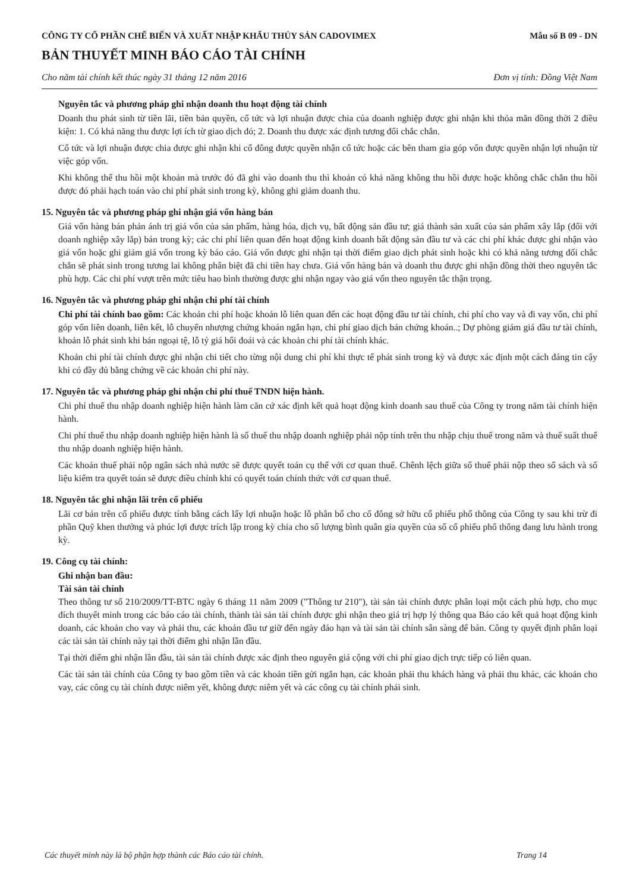CÔNG TY CỔ PHẦN CHẾ BIẾN VÀ XUẤT NHẬP KHẨU THỦY SẢN CADOVIMEX
Mẫu số B 09 - DN
BẢN THUYẾT MINH BÁO CÁO TÀI CHÍNH
Cho năm tài chính kết thúc ngày 31 tháng 12 năm 2016 Đơn vị tính: Đồng Việt Nam
Nguyên tắc và phương pháp ghi nhận doanh thu hoạt động tài chính
Doanh thu phát sinh từ tiền lãi, tiền bản quyền, cổ tức và lợi nhuận được chia của doanh nghiệp được ghi nhận khi thỏa mãn đồng thời 2 điều kiện: 1. Có khả năng thu được lợi ích từ giao dịch đó; 2. Doanh thu được xác định tương đối chắc chắn.
Cổ tức và lợi nhuận được chia được ghi nhận khi cổ đông được quyền nhận cổ tức hoặc các bên tham gia góp vốn được quyền nhận lợi nhuận từ việc góp vốn.
Khi không thể thu hồi một khoản mà trước đó đã ghi vào doanh thu thì khoản có khả năng không thu hồi được hoặc không chắc chắn thu hồi được đó phải hạch toán vào chi phí phát sinh trong kỳ, không ghi giảm doanh thu.
15. Nguyên tắc và phương pháp ghi nhận giá vốn hàng bán
Giá vốn hàng bán phản ánh trị giá vốn của sản phẩm, hàng hóa, dịch vụ, bất động sản đầu tư; giá thành sản xuất của sản phẩm xây lắp (đối với doanh nghiệp xây lắp) bán trong kỳ; các chi phí liên quan đến hoạt động kinh doanh bất động sản đầu tư và các chi phí khác được ghi nhận vào giá vốn hoặc ghi giảm giá vốn trong kỳ báo cáo. Giá vốn được ghi nhận tại thời điểm giao dịch phát sinh hoặc khi có khả năng tương đối chắc chắn sẽ phát sinh trong tương lai không phân biệt đã chi tiền hay chưa. Giá vốn hàng bán và doanh thu được ghi nhận đồng thời theo nguyên tắc phù hợp. Các chi phí vượt trên mức tiêu hao bình thường được ghi nhận ngay vào giá vốn theo nguyên tắc thận trọng.
16. Nguyên tắc và phương pháp ghi nhận chi phí tài chính
Chi phí tài chính bao gồm: Các khoản chi phí hoặc khoản lỗ liên quan đến các hoạt động đầu tư tài chính, chi phí cho vay và đi vay vốn, chi phí góp vốn liên doanh, liên kết, lỗ chuyển nhượng chứng khoán ngắn hạn, chi phí giao dịch bán chứng khoán..; Dự phòng giảm giá đầu tư tài chính, khoản lỗ phát sinh khi bán ngoại tệ, lỗ tỷ giá hối đoái và các khoản chi phí tài chính khác.
Khoản chi phí tài chính được ghi nhận chi tiết cho từng nội dung chi phí khi thực tế phát sinh trong kỳ và được xác định một cách đáng tin cậy khi có đầy đủ bằng chứng về các khoản chi phí này.
17. Nguyên tắc và phương pháp ghi nhận chi phí thuế TNDN hiện hành.
Chi phí thuế thu nhập doanh nghiệp hiện hành làm căn cứ xác định kết quả hoạt động kinh doanh sau thuế của Công ty trong năm tài chính hiện hành.
Chi phí thuế thu nhập doanh nghiệp hiện hành là số thuế thu nhập doanh nghiệp phải nộp tính trên thu nhập chịu thuế trong năm và thuế suất thuế thu nhập doanh nghiệp hiện hành.
Các khoản thuế phải nộp ngân sách nhà nước sẽ được quyết toán cụ thể với cơ quan thuế. Chênh lệch giữa số thuế phải nộp theo sổ sách và số liệu kiểm tra quyết toán sẽ được điều chỉnh khi có quyết toán chính thức với cơ quan thuế.
18. Nguyên tắc ghi nhận lãi trên cổ phiếu
Lãi cơ bản trên cổ phiếu được tính bằng cách lấy lợi nhuận hoặc lỗ phân bổ cho cổ đông sở hữu cổ phiếu phổ thông của Công ty sau khi trừ đi phần Quỹ khen thưởng và phúc lợi được trích lập trong kỳ chia cho số lượng bình quân gia quyền của số cổ phiếu phổ thông đang lưu hành trong kỳ.
19. Công cụ tài chính:
Ghi nhận ban đầu:
Tài sản tài chính
Theo thông tư số 210/2009/TT-BTC ngày 6 tháng 11 năm 2009 ("Thông tư 210"), tài sản tài chính được phân loại một cách phù hợp, cho mục đích thuyết minh trong các báo cáo tài chính, thành tài sản tài chính được ghi nhận theo giá trị hợp lý thông qua Báo cáo kết quả hoạt động kinh doanh, các khoản cho vay và phải thu, các khoản đầu tư giữ đến ngày đáo hạn và tài sản tài chính sẵn sàng để bán. Công ty quyết định phân loại các tài sản tài chính này tại thời điểm ghi nhận lần đầu.
Tại thời điểm ghi nhận lần đầu, tài sản tài chính được xác định theo nguyên giá cộng với chi phí giao dịch trực tiếp có liên quan.
Các tài sản tài chính của Công ty bao gồm tiền và các khoản tiền gửi ngắn hạn, các khoản phải thu khách hàng và phải thu khác, các khoản cho vay, các công cụ tài chính được niêm yết, không được niêm yết và các công cụ tài chính phái sinh.
Các thuyết minh này là bộ phận hợp thành các Báo cáo tài chính. Trang 14